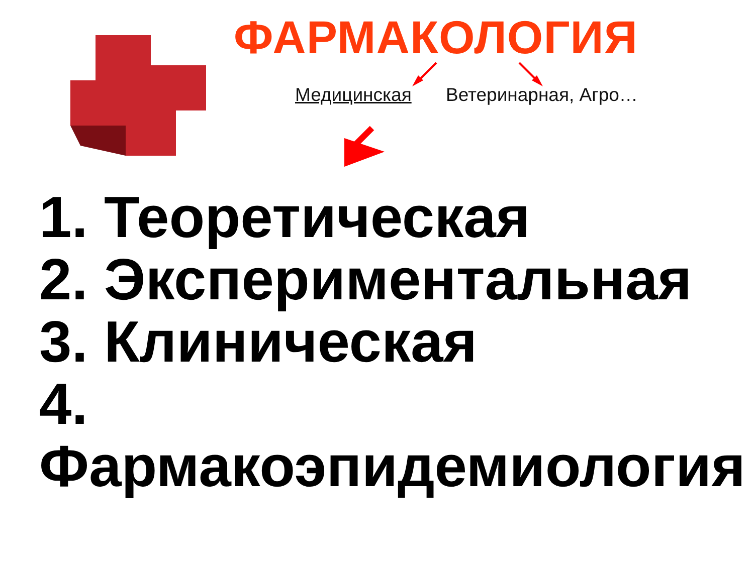ФАРМАКОЛОГИЯ
Медицинская Ветеринарная, Агро…
1. Теоретическая
2. Экспериментальная
3. Клиническая
4. Фармакоэпидемиология